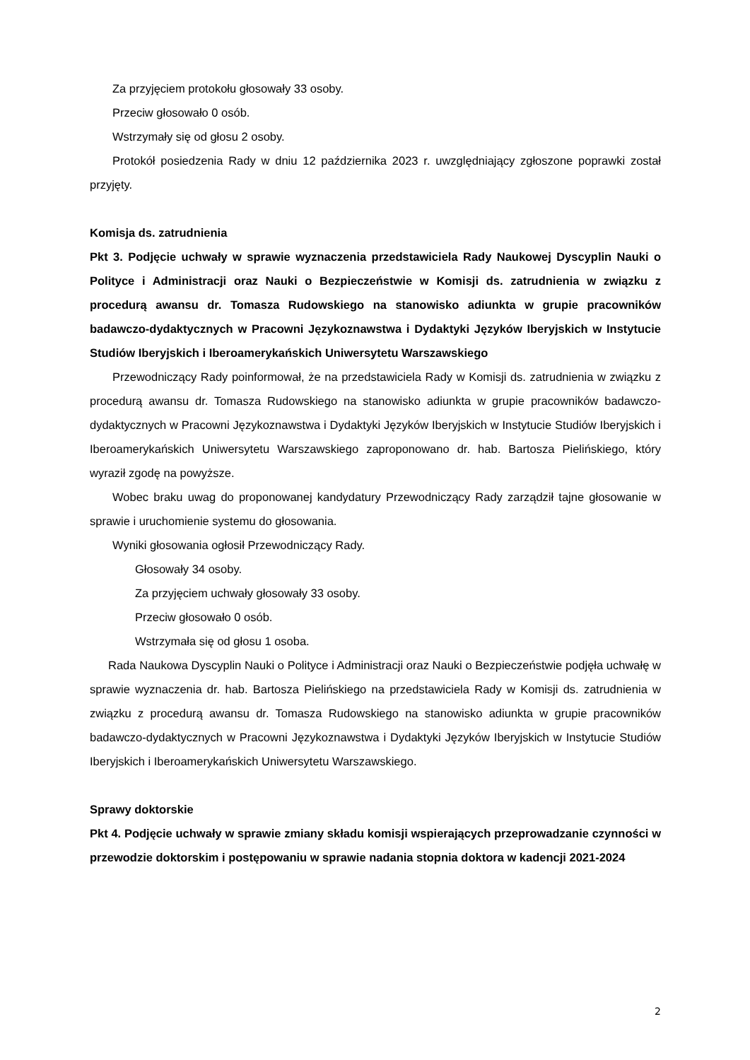Za przyjęciem protokołu głosowały 33 osoby.
Przeciw głosowało 0 osób.
Wstrzymały się od głosu 2 osoby.
Protokół posiedzenia Rady w dniu 12 października 2023 r. uwzględniający zgłoszone poprawki został przyjęty.
Komisja ds. zatrudnienia
Pkt 3. Podjęcie uchwały w sprawie wyznaczenia przedstawiciela Rady Naukowej Dyscyplin Nauki o Polityce i Administracji oraz Nauki o Bezpieczeństwie w Komisji ds. zatrudnienia w związku z procedurą awansu dr. Tomasza Rudowskiego na stanowisko adiunkta w grupie pracowników badawczo-dydaktycznych w Pracowni Językoznawstwa i Dydaktyki Języków Iberyjskich w Instytucie Studiów Iberyjskich i Iberoamerykańskich Uniwersytetu Warszawskiego
Przewodniczący Rady poinformował, że na przedstawiciela Rady w Komisji ds. zatrudnienia w związku z procedurą awansu dr. Tomasza Rudowskiego na stanowisko adiunkta w grupie pracowników badawczo-dydaktycznych w Pracowni Językoznawstwa i Dydaktyki Języków Iberyjskich w Instytucie Studiów Iberyjskich i Iberoamerykańskich Uniwersytetu Warszawskiego zaproponowano dr. hab. Bartosza Pielińskiego, który wyraził zgodę na powyższe.
Wobec braku uwag do proponowanej kandydatury Przewodniczący Rady zarządził tajne głosowanie w sprawie i uruchomienie systemu do głosowania.
Wyniki głosowania ogłosił Przewodniczący Rady.
Głosowały 34 osoby.
Za przyjęciem uchwały głosowały 33 osoby.
Przeciw głosowało 0 osób.
Wstrzymała się od głosu 1 osoba.
Rada Naukowa Dyscyplin Nauki o Polityce i Administracji oraz Nauki o Bezpieczeństwie podjęła uchwałę w sprawie wyznaczenia dr. hab. Bartosza Pielińskiego na przedstawiciela Rady w Komisji ds. zatrudnienia w związku z procedurą awansu dr. Tomasza Rudowskiego na stanowisko adiunkta w grupie pracowników badawczo-dydaktycznych w Pracowni Językoznawstwa i Dydaktyki Języków Iberyjskich w Instytucie Studiów Iberyjskich i Iberoamerykańskich Uniwersytetu Warszawskiego.
Sprawy doktorskie
Pkt 4. Podjęcie uchwały w sprawie zmiany składu komisji wspierających przeprowadzanie czynności w przewodzie doktorskim i postępowaniu w sprawie nadania stopnia doktora w kadencji 2021-2024
2